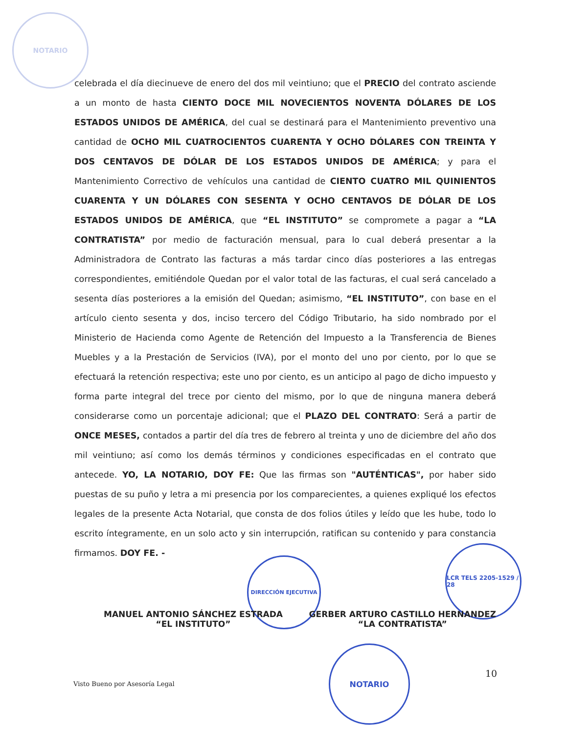NOTARIO
celebrada el día diecinueve de enero del dos mil veintiuno; que el PRECIO del contrato asciende a un monto de hasta CIENTO DOCE MIL NOVECIENTOS NOVENTA DÓLARES DE LOS ESTADOS UNIDOS DE AMÉRICA, del cual se destinará para el Mantenimiento preventivo una cantidad de OCHO MIL CUATROCIENTOS CUARENTA Y OCHO DÓLARES CON TREINTA Y DOS CENTAVOS DE DÓLAR DE LOS ESTADOS UNIDOS DE AMÉRICA; y para el Mantenimiento Correctivo de vehículos una cantidad de CIENTO CUATRO MIL QUINIENTOS CUARENTA Y UN DÓLARES CON SESENTA Y OCHO CENTAVOS DE DÓLAR DE LOS ESTADOS UNIDOS DE AMÉRICA, que “EL INSTITUTO” se compromete a pagar a “LA CONTRATISTA” por medio de facturación mensual, para lo cual deberá presentar a la Administradora de Contrato las facturas a más tardar cinco días posteriores a las entregas correspondientes, emitiéndole Quedan por el valor total de las facturas, el cual será cancelado a sesenta días posteriores a la emisión del Quedan; asimismo, “EL INSTITUTO”, con base en el artículo ciento sesenta y dos, inciso tercero del Código Tributario, ha sido nombrado por el Ministerio de Hacienda como Agente de Retención del Impuesto a la Transferencia de Bienes Muebles y a la Prestación de Servicios (IVA), por el monto del uno por ciento, por lo que se efectuará la retención respectiva; este uno por ciento, es un anticipo al pago de dicho impuesto y forma parte integral del trece por ciento del mismo, por lo que de ninguna manera deberá considerarse como un porcentaje adicional; que el PLAZO DEL CONTRATO: Será a partir de ONCE MESES, contados a partir del día tres de febrero al treinta y uno de diciembre del año dos mil veintiuno; así como los demás términos y condiciones especificadas en el contrato que antecede. YO, LA NOTARIO, DOY FE: Que las firmas son "AUTÉNTICAS", por haber sido puestas de su puño y letra a mi presencia por los comparecientes, a quienes expliqué los efectos legales de la presente Acta Notarial, que consta de dos folios útiles y leído que les hube, todo lo escrito íntegramente, en un solo acto y sin interrupción, ratifican su contenido y para constancia firmamos. DOY FE. -
DIRECCIÓN EJECUTIVA
LCR TELS 2205-1529 / 28
MANUEL ANTONIO SÁNCHEZ ESTRADA
“EL INSTITUTO”
GERBER ARTURO CASTILLO HERNANDEZ
“LA CONTRATISTA”
NOTARIO
Visto Bueno por Asesoría Legal
10